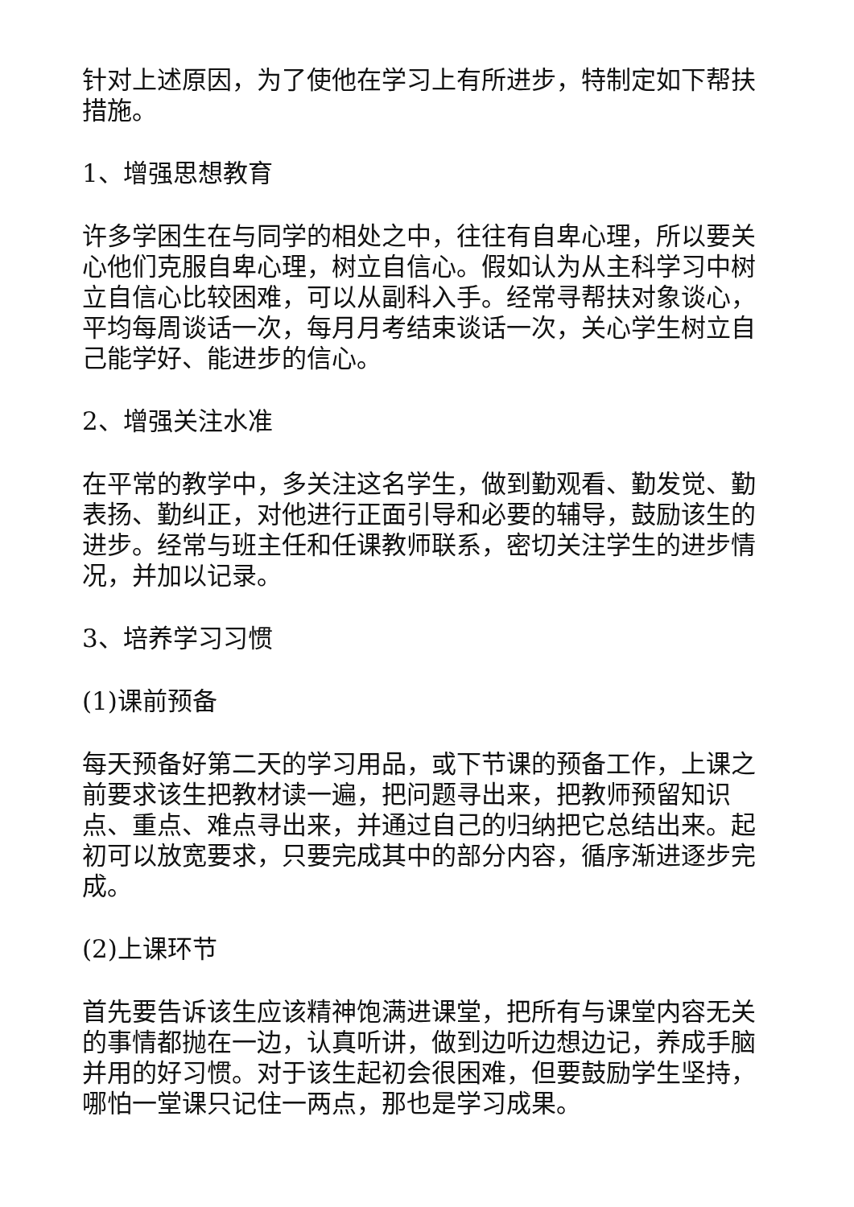针对上述原因，为了使他在学习上有所进步，特制定如下帮扶措施。
1、增强思想教育
许多学困生在与同学的相处之中，往往有自卑心理，所以要关心他们克服自卑心理，树立自信心。假如认为从主科学习中树立自信心比较困难，可以从副科入手。经常寻帮扶对象谈心，平均每周谈话一次，每月月考结束谈话一次，关心学生树立自己能学好、能进步的信心。
2、增强关注水准
在平常的教学中，多关注这名学生，做到勤观看、勤发觉、勤表扬、勤纠正，对他进行正面引导和必要的辅导，鼓励该生的进步。经常与班主任和任课教师联系，密切关注学生的进步情况，并加以记录。
3、培养学习习惯
(1)课前预备
每天预备好第二天的学习用品，或下节课的预备工作，上课之前要求该生把教材读一遍，把问题寻出来，把教师预留知识点、重点、难点寻出来，并通过自己的归纳把它总结出来。起初可以放宽要求，只要完成其中的部分内容，循序渐进逐步完成。
(2)上课环节
首先要告诉该生应该精神饱满进课堂，把所有与课堂内容无关的事情都抛在一边，认真听讲，做到边听边想边记，养成手脑并用的好习惯。对于该生起初会很困难，但要鼓励学生坚持，哪怕一堂课只记住一两点，那也是学习成果。